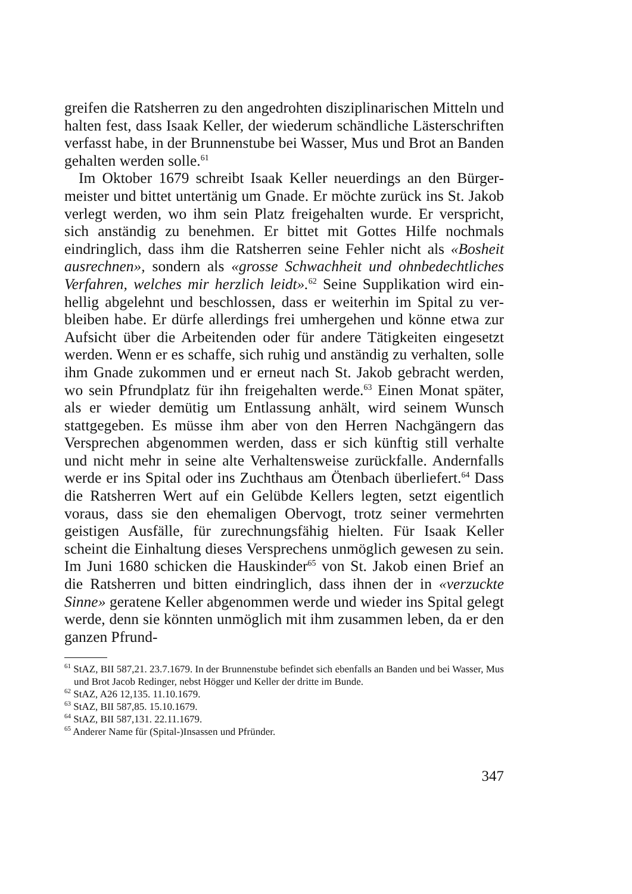greifen die Ratsherren zu den angedrohten disziplinarischen Mitteln und halten fest, dass Isaak Keller, der wiederum schändliche Läster­schriften verfasst habe, in der Brunnenstube bei Wasser, Mus und Brot an Banden gehalten werden solle.<sup>61</sup>
Im Oktober 1679 schreibt Isaak Keller neuerdings an den Bürger­meister und bittet untertänig um Gnade. Er möchte zurück ins St. Jakob verlegt werden, wo ihm sein Platz freigehalten wurde. Er verspricht, sich anständig zu benehmen. Er bittet mit Gottes Hilfe nochmals eindringlich, dass ihm die Ratsherren seine Fehler nicht als «Bosheit ausrechnen», sondern als «grosse Schwachheit und ohnbedechtli­ches Verfahren, welches mir herzlich leidt».<sup>62</sup> Seine Supplikation wird ein­hellig abgelehnt und beschlossen, dass er weiterhin im Spital zu ver­bleiben habe. Er dürfe allerdings frei umhergehen und könne etwa zur Aufsicht über die Arbeitenden oder für andere Tätigkeiten ein­gesetzt werden. Wenn er es schaffe, sich ruhig und anständig zu ver­halten, solle ihm Gnade zukommen und er erneut nach St. Jakob gebracht werden, wo sein Pfrundplatz für ihn freigehalten werde.<sup>63</sup> Einen Monat später, als er wieder demütig um Entlassung anhält, wird seinem Wunsch stattgegeben. Es müsse ihm aber von den Her­ren Nachgängern das Versprechen abgenommen werden, dass er sich künftig still verhalte und nicht mehr in seine alte Verhaltensweise zurückfalle. Andernfalls werde er ins Spital oder ins Zuchthaus am Ötenbach überliefert.<sup>64</sup> Dass die Ratsherren Wert auf ein Gelübde Kellers legten, setzt eigentlich voraus, dass sie den ehemaligen Ober­vogt, trotz seiner vermehrten geistigen Ausfälle, für zurechnungs­fähig hielten. Für Isaak Keller scheint die Einhaltung dieses Verspre­chens unmöglich gewesen zu sein. Im Juni 1680 schicken die Hauskinder<sup>65</sup> von St. Jakob einen Brief an die Ratsherren und bitten eindringlich, dass ihnen der in «verzuckte Sinne» geratene Keller abge­nommen werde und wieder ins Spital gelegt werde, denn sie könn­ten unmöglich mit ihm zusammen leben, da er den ganzen Pfrund-
<sup>61</sup> StAZ, BII 587,21. 23.7.1679. In der Brunnenstube befindet sich ebenfalls an Banden und bei Wasser, Mus und Brot Jacob Redinger, nebst Högger und Keller der dritte im Bunde.
<sup>62</sup> StAZ, A26 12,135. 11.10.1679.
<sup>63</sup> StAZ, BII 587,85. 15.10.1679.
<sup>64</sup> StAZ, BII 587,131. 22.11.1679.
<sup>65</sup> Anderer Name für (Spital-)Insassen und Pfründer.
347